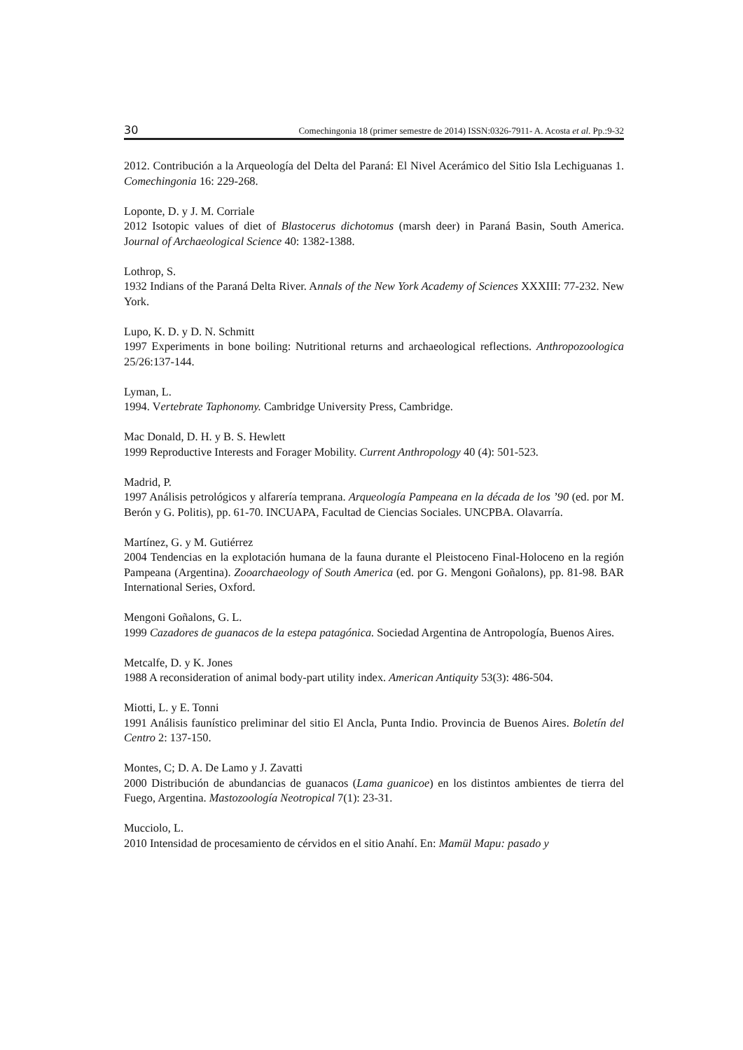30 Comechingonia 18 (primer semestre de 2014) ISSN:0326-7911- A. Acosta et al. Pp.:9-32
2012. Contribución a la Arqueología del Delta del Paraná: El Nivel Acerámico del Sitio Isla Lechiguanas 1. Comechingonia 16: 229-268.
Loponte, D. y J. M. Corriale
2012 Isotopic values of diet of Blastocerus dichotomus (marsh deer) in Paraná Basin, South America. Journal of Archaeological Science 40: 1382-1388.
Lothrop, S.
1932 Indians of the Paraná Delta River. Annals of the New York Academy of Sciences XXXIII: 77-232. New York.
Lupo, K. D. y D. N. Schmitt
1997 Experiments in bone boiling: Nutritional returns and archaeological reflections. Anthropozoologica 25/26:137-144.
Lyman, L.
1994. Vertebrate Taphonomy. Cambridge University Press, Cambridge.
Mac Donald, D. H. y B. S. Hewlett
1999 Reproductive Interests and Forager Mobility. Current Anthropology 40 (4): 501-523.
Madrid, P.
1997 Análisis petrológicos y alfarería temprana. Arqueología Pampeana en la década de los ’90 (ed. por M. Berón y G. Politis), pp. 61-70. INCUAPA, Facultad de Ciencias Sociales. UNCPBA. Olavarría.
Martínez, G. y M. Gutiérrez
2004 Tendencias en la explotación humana de la fauna durante el Pleistoceno Final-Holoceno en la región Pampeana (Argentina). Zooarchaeology of South America (ed. por G. Mengoni Goñalons), pp. 81-98. BAR International Series, Oxford.
Mengoni Goñalons, G. L.
1999 Cazadores de guanacos de la estepa patagónica. Sociedad Argentina de Antropología, Buenos Aires.
Metcalfe, D. y K. Jones
1988 A reconsideration of animal body-part utility index. American Antiquity 53(3): 486-504.
Miotti, L. y E. Tonni
1991 Análisis faunístico preliminar del sitio El Ancla, Punta Indio. Provincia de Buenos Aires. Boletín del Centro 2: 137-150.
Montes, C; D. A. De Lamo y J. Zavatti
2000 Distribución de abundancias de guanacos (Lama guanicoe) en los distintos ambientes de tierra del Fuego, Argentina. Mastozoología Neotropical 7(1): 23-31.
Mucciolo, L.
2010 Intensidad de procesamiento de cérvidos en el sitio Anahí. En: Mamül Mapu: pasado y